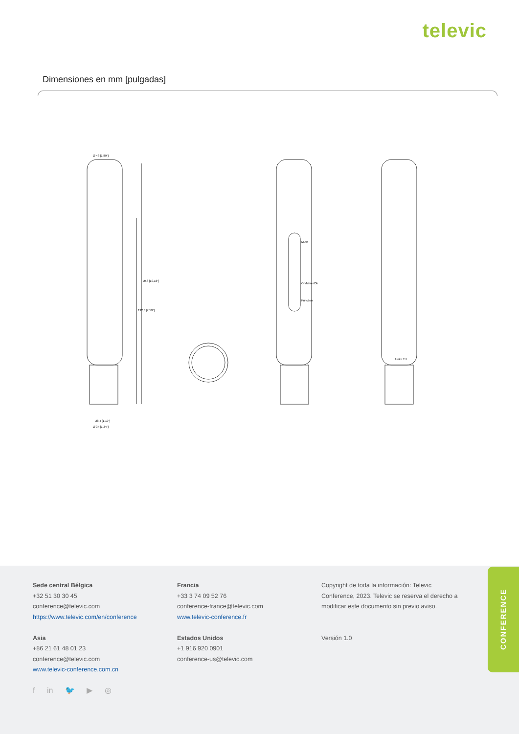televic
Dimensiones en mm [pulgadas]
Ø 48 [1,89"]
28,4 [1,19"]
Ø 34 [1,34"]
258 [10,16"]
192,8 [7,59"]
Mute
On/Menu/Ok
Function
Unite TH
Sede central Bélgica
+32 51 30 30 45
conference@televic.com
https://www.televic.com/en/conference
Asia
+86 21 61 48 01 23
conference@televic.com
www.televic-conference.com.cn
Francia
+33 3 74 09 52 76
conference-france@televic.com
www.televic-conference.fr
Estados Unidos
+1 916 920 0901
conference-us@televic.com
Copyright de toda la información: Televic Conference, 2023. Televic se reserva el derecho a modificar este documento sin previo aviso.
Versión 1.0
f in 🐦 ▶ ◎
CONFERENCE